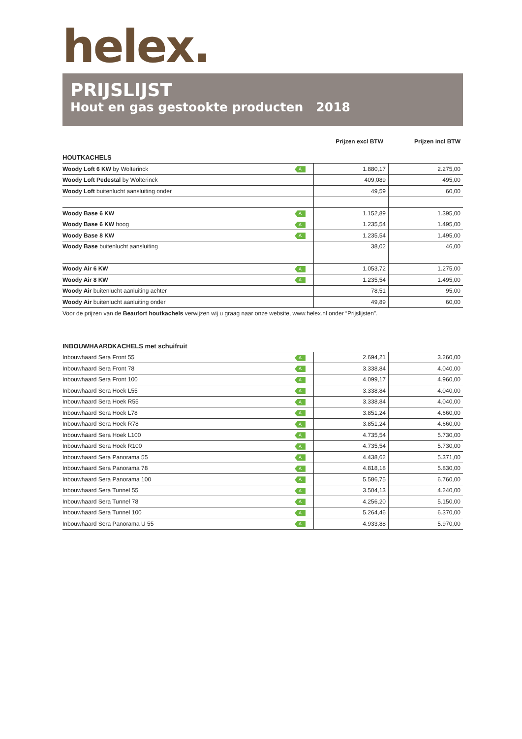helex.
PRIJSLIJST
Hout en gas gestookte producten 2018
| | Prijzen excl BTW | Prijzen incl BTW |
HOUTKACHELS
| Woody Loft 6 KW by Wolterinck | A | 1.880,17 | 2.275,00 |
| Woody Loft Pedestal by Wolterinck | | 409,089 | 495,00 |
| Woody Loft buitenlucht aansluiting onder | | 49,59 | 60,00 |
| Woody Base 6 KW | A | 1.152,89 | 1.395,00 |
| Woody Base 6 KW hoog | A | 1.235,54 | 1.495,00 |
| Woody Base 8 KW | A | 1.235,54 | 1.495,00 |
| Woody Base buitenlucht aansluiting | | 38,02 | 46,00 |
| Woody Air 6 KW | A | 1.053,72 | 1.275,00 |
| Woody Air 8 KW | A | 1.235,54 | 1.495,00 |
| Woody Air buitenlucht aanluiting achter | | 78,51 | 95,00 |
| Woody Air buitenlucht aanluiting onder | | 49,89 | 60,00 |
Voor de prijzen van de Beaufort houtkachels verwijzen wij u graag naar onze website, www.helex.nl onder “Prijslijsten”.
INBOUWHAARDKACHELS met schuifruit
| Inbouwhaard Sera Front 55 | A | 2.694,21 | 3.260,00 |
| Inbouwhaard Sera Front 78 | A | 3.338,84 | 4.040,00 |
| Inbouwhaard Sera Front 100 | A | 4.099,17 | 4.960,00 |
| Inbouwhaard Sera Hoek L55 | A | 3.338,84 | 4.040,00 |
| Inbouwhaard Sera Hoek R55 | A | 3.338,84 | 4.040,00 |
| Inbouwhaard Sera Hoek L78 | A | 3.851,24 | 4.660,00 |
| Inbouwhaard Sera Hoek R78 | A | 3.851,24 | 4.660,00 |
| Inbouwhaard Sera Hoek L100 | A | 4.735,54 | 5.730,00 |
| Inbouwhaard Sera Hoek R100 | A | 4.735,54 | 5.730,00 |
| Inbouwhaard Sera Panorama 55 | A | 4.438,62 | 5.371,00 |
| Inbouwhaard Sera Panorama 78 | A | 4.818,18 | 5.830,00 |
| Inbouwhaard Sera Panorama 100 | A | 5.586,75 | 6.760,00 |
| Inbouwhaard Sera Tunnel 55 | A | 3.504,13 | 4.240,00 |
| Inbouwhaard Sera Tunnel 78 | A | 4.256,20 | 5.150,00 |
| Inbouwhaard Sera Tunnel 100 | A | 5.264,46 | 6.370,00 |
| Inbouwhaard Sera Panorama U 55 | A | 4.933,88 | 5.970,00 |